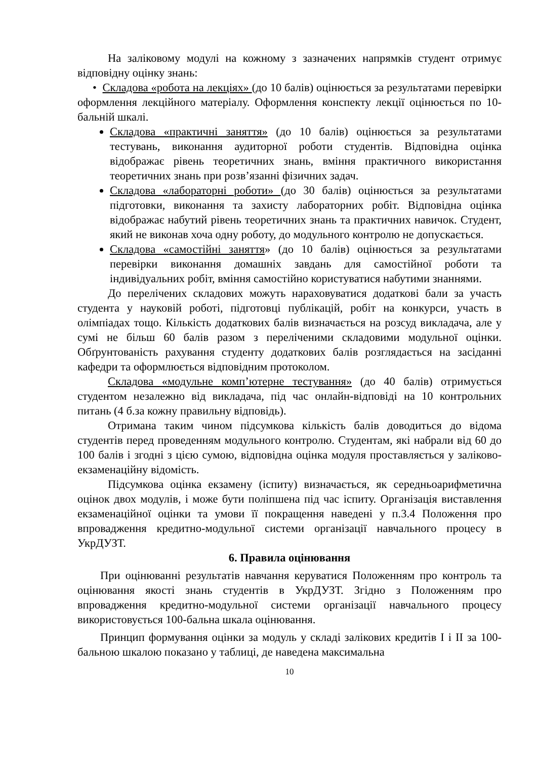На заліковому модулі на кожному з зазначених напрямків студент отримує відповідну оцінку знань:
• Складова «робота на лекціях» (до 10 балів) оцінюється за результатами перевірки оформлення лекційного матеріалу. Оформлення конспекту лекції оцінюється по 10-бальній шкалі.
Складова «практичні заняття» (до 10 балів) оцінюється за результатами тестувань, виконання аудиторної роботи студентів. Відповідна оцінка відображає рівень теоретичних знань, вміння практичного використання теоретичних знань при розв’язанні фізичних задач.
Складова «лабораторні роботи» (до 30 балів) оцінюється за результатами підготовки, виконання та захисту лабораторних робіт. Відповідна оцінка відображає набутий рівень теоретичних знань та практичних навичок. Студент, який не виконав хоча одну роботу, до модульного контролю не допускається.
Складова «самостійні заняття» (до 10 балів) оцінюється за результатами перевірки виконання домашніх завдань для самостійної роботи та індивідуальних робіт, вміння самостійно користуватися набутими знаннями.
До перелічених складових можуть нараховуватися додаткові бали за участь студента у науковій роботі, підготовці публікацій, робіт на конкурси, участь в олімпіадах тощо. Кількість додаткових балів визначається на розсуд викладача, але у сумі не більш 60 балів разом з переліченими складовими модульної оцінки. Обґрунтованість рахування студенту додаткових балів розглядається на засіданні кафедри та оформлюється відповідним протоколом.
Складова «модульне комп’ютерне тестування» (до 40 балів) отримується студентом незалежно від викладача, під час онлайн-відповіді на 10 контрольних питань (4 б.за кожну правильну відповідь).
Отримана таким чином підсумкова кількість балів доводиться до відома студентів перед проведенням модульного контролю. Студентам, які набрали від 60 до 100 балів і згодні з цією сумою, відповідна оцінка модуля проставляється у заліково-екзаменаційну відомість.
Підсумкова оцінка екзамену (іспиту) визначається, як середньоарифметична оцінок двох модулів, і може бути поліпшена під час іспиту. Організація виставлення екзаменаційної оцінки та умови її покращення наведені у п.3.4 Положення про впровадження кредитно-модульної системи організації навчального процесу в УкрДУЗТ.
6. Правила оцінювання
При оцінюванні результатів навчання керуватися Положенням про контроль та оцінювання якості знань студентів в УкрДУЗТ. Згідно з Положенням про впровадження кредитно-модульної системи організації навчального процесу використовується 100-бальна шкала оцінювання.
Принцип формування оцінки за модуль у складі залікових кредитів І і ІІ за 100-бальною шкалою показано у таблиці, де наведена максимальна
10